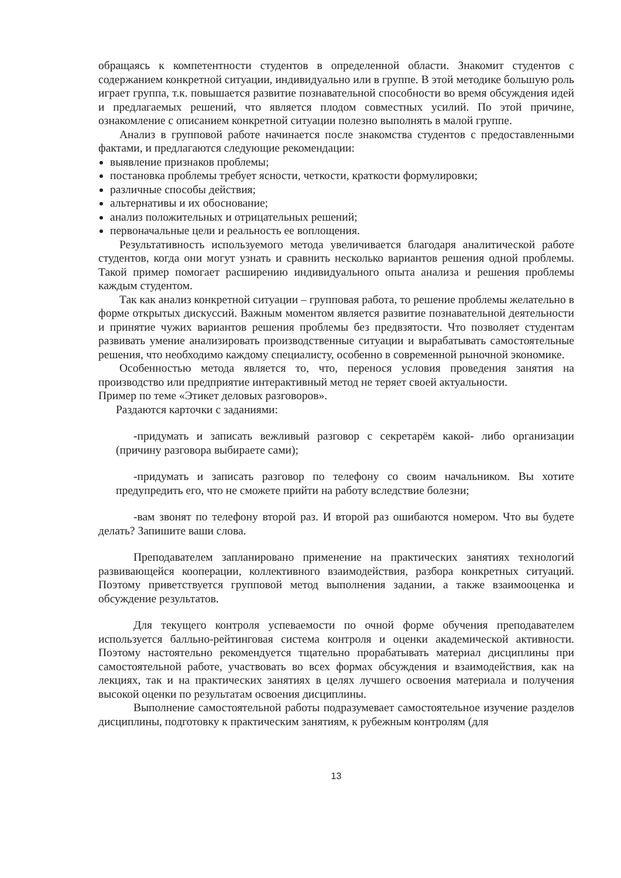обращаясь к компетентности студентов в определенной области. Знакомит студентов с содержанием конкретной ситуации, индивидуально или в группе. В этой методике большую роль играет группа, т.к. повышается развитие познавательной способности во время обсуждения идей и предлагаемых решений, что является плодом совместных усилий. По этой причине, ознакомление с описанием конкретной ситуации полезно выполнять в малой группе.
Анализ в групповой работе начинается после знакомства студентов с предоставленными фактами, и предлагаются следующие рекомендации:
выявление признаков проблемы;
постановка проблемы требует ясности, четкости, краткости формулировки;
различные способы действия;
альтернативы и их обоснование;
анализ положительных и отрицательных решений;
первоначальные цели и реальность ее воплощения.
Результативность используемого метода увеличивается благодаря аналитической работе студентов, когда они могут узнать и сравнить несколько вариантов решения одной проблемы. Такой пример помогает расширению индивидуального опыта анализа и решения проблемы каждым студентом.
Так как анализ конкретной ситуации – групповая работа, то решение проблемы желательно в форме открытых дискуссий. Важным моментом является развитие познавательной деятельности и принятие чужих вариантов решения проблемы без предвзятости. Что позволяет студентам развивать умение анализировать производственные ситуации и вырабатывать самостоятельные решения, что необходимо каждому специалисту, особенно в современной рыночной экономике.
Особенностью метода является то, что, перенося условия проведения занятия на производство или предприятие интерактивный метод не теряет своей актуальности.
Пример по теме «Этикет деловых разговоров».
Раздаются карточки с заданиями:
-придумать и записать вежливый разговор с секретарём какой- либо организации (причину разговора выбираете сами);
-придумать и записать разговор по телефону со своим начальником. Вы хотите предупредить его, что не сможете прийти на работу вследствие болезни;
-вам звонят по телефону второй раз. И второй раз ошибаются номером. Что вы будете делать? Запишите ваши слова.
Преподавателем запланировано применение на практических занятиях технологий развивающейся кооперации, коллективного взаимодействия, разбора конкретных ситуаций. Поэтому приветствуется групповой метод выполнения задании, а также взаимооценка и обсуждение результатов.
Для текущего контроля успеваемости по очной форме обучения преподавателем используется балльно-рейтинговая система контроля и оценки академической активности. Поэтому настоятельно рекомендуется тщательно прорабатывать материал дисциплины при самостоятельной работе, участвовать во всех формах обсуждения и взаимодействия, как на лекциях, так и на практических занятиях в целях лучшего освоения материала и получения высокой оценки по результатам освоения дисциплины.
Выполнение самостоятельной работы подразумевает самостоятельное изучение разделов дисциплины, подготовку к практическим занятиям, к рубежным контролям (для
13